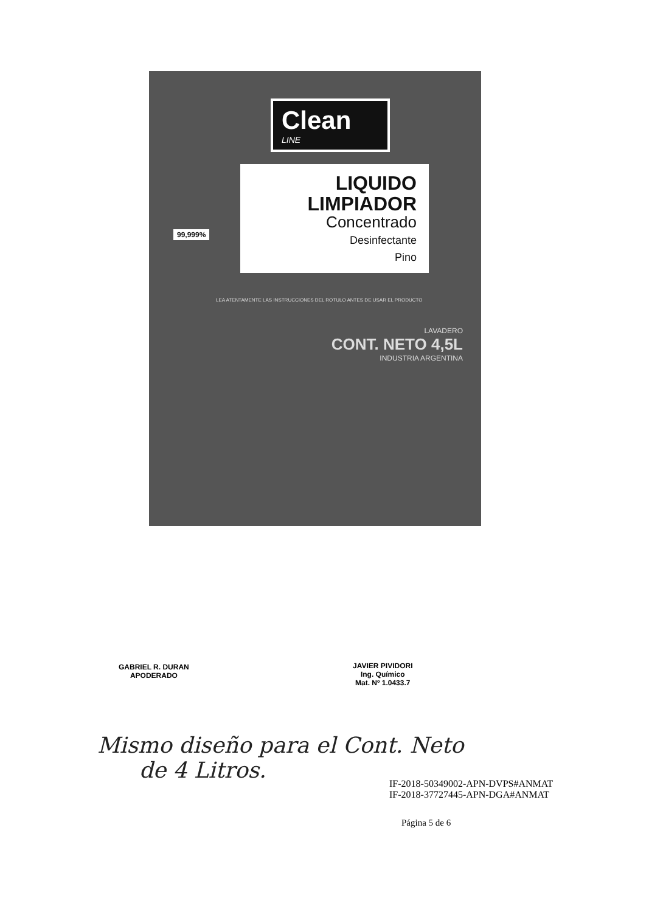Clean
LINE
LIQUIDO LIMPIADOR
Concentrado
Desinfectante
Pino
99,999%
LAVADERO
CONT. NETO 4,5L
INDUSTRIA ARGENTINA
LEA ATENTAMENTE LAS INSTRUCCIONES DEL ROTULO ANTES DE USAR EL PRODUCTO
GABRIEL R. DURAN
APODERADO
JAVIER PIVIDORI
Ing. Químico
Mat. Nº 1.0433.7
Mismo diseño para el Cont. Neto
de 4 Litros.
IF-2018-50349002-APN-DVPS#ANMAT
IF-2018-37727445-APN-DGA#ANMAT
Página 5 de 6